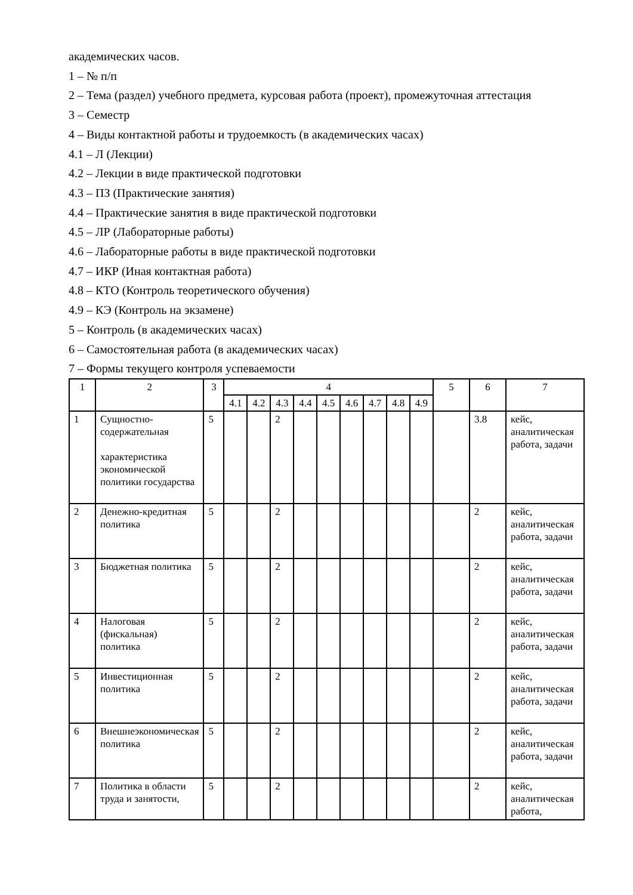академических часов.
1 – № п/п
2 – Тема (раздел) учебного предмета, курсовая работа (проект), промежуточная аттестация
3 – Семестр
4 – Виды контактной работы и трудоемкость (в академических часах)
4.1 – Л (Лекции)
4.2 – Лекции в виде практической подготовки
4.3 – ПЗ (Практические занятия)
4.4 – Практические занятия в виде практической подготовки
4.5 – ЛР (Лабораторные работы)
4.6 – Лабораторные работы в виде практической подготовки
4.7 – ИКР (Иная контактная работа)
4.8 – КТО (Контроль теоретического обучения)
4.9 – КЭ (Контроль на экзамене)
5 – Контроль (в академических часах)
6 – Самостоятельная работа (в академических часах)
7 – Формы текущего контроля успеваемости
| 1 | 2 | 3 | 4 | | | | | | | | | 5 | 6 | 7 |
| --- | --- | --- | --- | --- | --- | --- | --- | --- | --- | --- | --- | --- | --- | --- |
| | | | 4.1 | 4.2 | 4.3 | 4.4 | 4.5 | 4.6 | 4.7 | 4.8 | 4.9 | | | |
| 1 | Сущностно-содержательная характеристика экономической политики государства | 5 | | | 2 | | | | | | | | 3.8 | кейс, аналитическая работа, задачи |
| 2 | Денежно-кредитная политика | 5 | | | 2 | | | | | | | | 2 | кейс, аналитическая работа, задачи |
| 3 | Бюджетная политика | 5 | | | 2 | | | | | | | | 2 | кейс, аналитическая работа, задачи |
| 4 | Налоговая (фискальная) политика | 5 | | | 2 | | | | | | | | 2 | кейс, аналитическая работа, задачи |
| 5 | Инвестиционная политика | 5 | | | 2 | | | | | | | | 2 | кейс, аналитическая работа, задачи |
| 6 | Внешнеэкономическая политика | 5 | | | 2 | | | | | | | | 2 | кейс, аналитическая работа, задачи |
| 7 | Политика в области труда и занятости, | 5 | | | 2 | | | | | | | | 2 | кейс, аналитическая работа, |